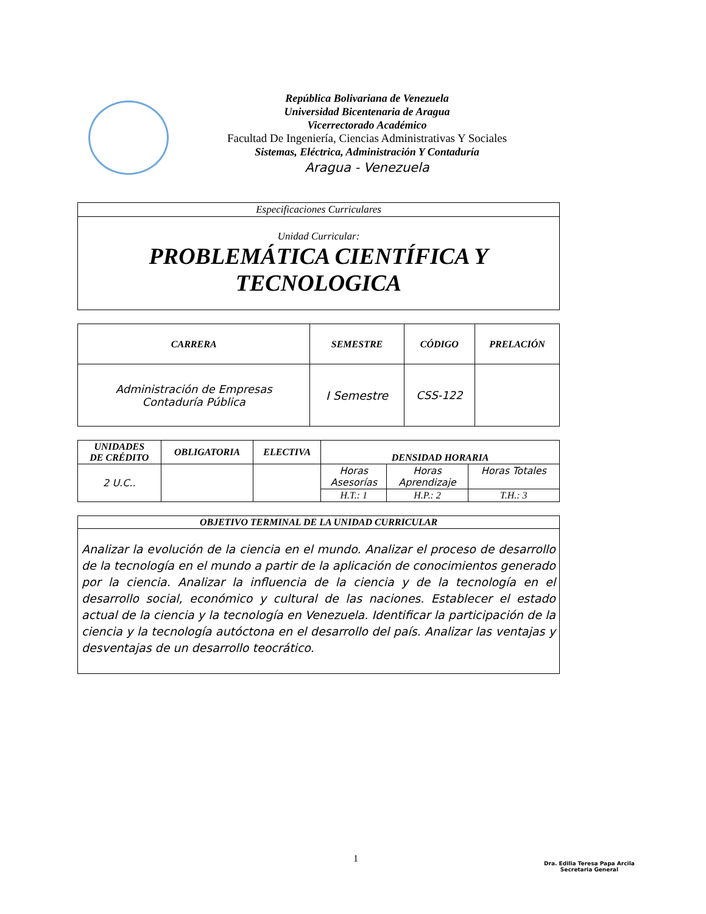República Bolivariana de Venezuela
Universidad Bicentenaria de Aragua
Vicerrectorado Académico
Facultad De Ingeniería, Ciencias Administrativas Y Sociales
Sistemas, Eléctrica, Administración Y Contaduría
Aragua - Venezuela
| Especificaciones Curriculares |
| Unidad Curricular: PROBLEMÁTICA CIENTÍFICA Y TECNOLOGICA |
| CARRERA | SEMESTRE | CÓDIGO | PRELACIÓN |
| --- | --- | --- | --- |
| Administración de Empresas Contaduría Pública | I Semestre | CSS-122 | |
| UNIDADES DE CRÉDITO | OBLIGATORIA | ELECTIVA | DENSIDAD HORARIA | | |
| --- | --- | --- | --- | --- | --- |
| 2 U.C.. | | | Horas Asesorías | Horas Aprendizaje | Horas Totales |
| | | | H.T.: 1 | H.P.: 2 | T.H.: 3 |
| OBJETIVO TERMINAL DE LA UNIDAD CURRICULAR |
| --- |
| Analizar la evolución de la ciencia en el mundo. Analizar el proceso de desarrollo de la tecnología en el mundo a partir de la aplicación de conocimientos generado por la ciencia. Analizar la influencia de la ciencia y de la tecnología en el desarrollo social, económico y cultural de las naciones. Establecer el estado actual de la ciencia y la tecnología en Venezuela. Identificar la participación de la ciencia y la tecnología autóctona en el desarrollo del país. Analizar las ventajas y desventajas de un desarrollo teocrático. |
1
Dra. Edilia Teresa Papa Arcila
Secretaria General